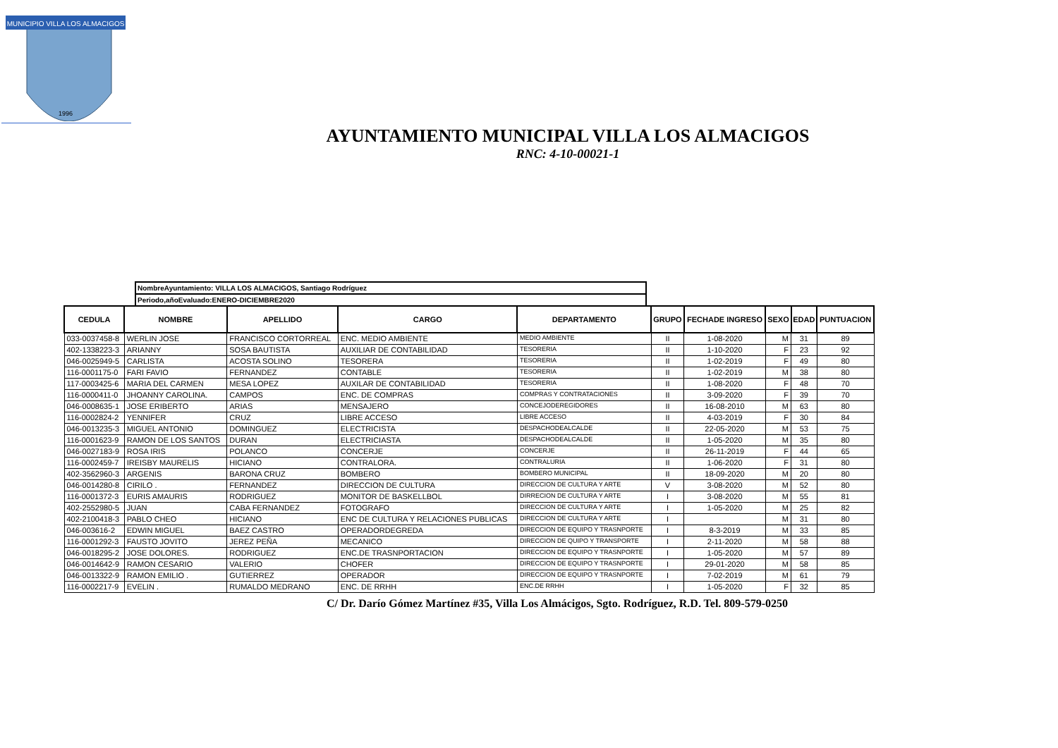MUNICIPIO VILLA LOS ALMACIGOS
1996
AYUNTAMIENTO MUNICIPAL VILLA LOS ALMACIGOS
RNC: 4-10-00021-1
NombreAyuntamiento: VILLA LOS ALMACIGOS, Santiago Rodríguez
Periodo,añoEvaluado:ENERO-DICIEMBRE2020
| CEDULA | NOMBRE | APELLIDO | CARGO | DEPARTAMENTO | GRUPO | FECHADE INGRESO | SEXO | EDAD | PUNTUACION |
| --- | --- | --- | --- | --- | --- | --- | --- | --- | --- |
| 033-0037458-8 | WERLIN JOSE | FRANCISCO CORTORREAL | ENC. MEDIO AMBIENTE | MEDIO AMBIENTE | II | 1-08-2020 | M | 31 | 89 |
| 402-1338223-3 | ARIANNY | SOSA BAUTISTA | AUXILIAR DE CONTABILIDAD | TESORERIA | II | 1-10-2020 | F | 23 | 92 |
| 046-0025949-5 | CARLISTA | ACOSTA SOLINO | TESORERA | TESORERIA | II | 1-02-2019 | F | 49 | 80 |
| 116-0001175-0 | FARI FAVIO | FERNANDEZ | CONTABLE | TESORERIA | II | 1-02-2019 | M | 38 | 80 |
| 117-0003425-6 | MARIA DEL CARMEN | MESA LOPEZ | AUXILAR DE CONTABILIDAD | TESORERIA | II | 1-08-2020 | F | 48 | 70 |
| 116-0000411-0 | JHOANNY CAROLINA. | CAMPOS | ENC. DE COMPRAS | COMPRAS Y CONTRATACIONES | II | 3-09-2020 | F | 39 | 70 |
| 046-0008635-1 | JOSE ERIBERTO | ARIAS | MENSAJERO | CONCEJODEREGIDORES | II | 16-08-2010 | M | 63 | 80 |
| 116-0002824-2 | YENNIFER | CRUZ | LIBRE ACCESO | LIBRE ACCESO | II | 4-03-2019 | F | 30 | 84 |
| 046-0013235-3 | MIGUEL ANTONIO | DOMINGUEZ | ELECTRICISTA | DESPACHODEALCALDE | II | 22-05-2020 | M | 53 | 75 |
| 116-0001623-9 | RAMON DE LOS SANTOS | DURAN | ELECTRICIASTA | DESPACHODEALCALDE | II | 1-05-2020 | M | 35 | 80 |
| 046-0027183-9 | ROSA IRIS | POLANCO | CONCERJE | CONCERJE | II | 26-11-2019 | F | 44 | 65 |
| 116-0002459-7 | IREISBY MAURELIS | HICIANO | CONTRALORA. | CONTRALURIA | II | 1-06-2020 | F | 31 | 80 |
| 402-3562960-3 | ARGENIS | BARONA CRUZ | BOMBERO | BOMBERO MUNICIPAL | II | 18-09-2020 | M | 20 | 80 |
| 046-0014280-8 | CIRILO . | FERNANDEZ | DIRECCION DE CULTURA | DIRECCION DE CULTURA Y ARTE | V | 3-08-2020 | M | 52 | 80 |
| 116-0001372-3 | EURIS AMAURIS | RODRIGUEZ | MONITOR DE BASKELLBOL | DIRRECION DE CULTURA Y ARTE | I | 3-08-2020 | M | 55 | 81 |
| 402-2552980-5 | JUAN | CABA FERNANDEZ | FOTOGRAFO | DIRECCION DE CULTURA Y ARTE | I | 1-05-2020 | M | 25 | 82 |
| 402-2100418-3 | PABLO CHEO | HICIANO | ENC DE CULTURA Y RELACIONES PUBLICAS | DIRECCION DE CULTURA Y ARTE | I | | M | 31 | 80 |
| 046-003616-2 | EDWIN MIGUEL | BAEZ CASTRO | OPERADORDEGREDA | DIRECCION DE EQUIPO Y TRASNPORTE | I | 8-3-2019 | M | 33 | 85 |
| 116-0001292-3 | FAUSTO JOVITO | JEREZ PEÑA | MECANICO | DIRECCION DE QUIPO Y TRANSPORTE | I | 2-11-2020 | M | 58 | 88 |
| 046-0018295-2 | JOSE DOLORES. | RODRIGUEZ | ENC.DE TRASNPORTACION | DIRECCION DE EQUIPO Y TRASNPORTE | I | 1-05-2020 | M | 57 | 89 |
| 046-0014642-9 | RAMON CESARIO | VALERIO | CHOFER | DIRECCION DE EQUIPO Y TRASNPORTE | I | 29-01-2020 | M | 58 | 85 |
| 046-0013322-9 | RAMON EMILIO . | GUTIERREZ | OPERADOR | DIRECCION DE EQUIPO Y TRASNPORTE | I | 7-02-2019 | M | 61 | 79 |
| 116-0002217-9 | EVELIN . | RUMALDO MEDRANO | ENC. DE RRHH | ENC.DE RRHH | I | 1-05-2020 | F | 32 | 85 |
C/ Dr. Darío Gómez Martínez #35, Villa Los Almácigos, Sgto. Rodríguez, R.D. Tel. 809-579-0250